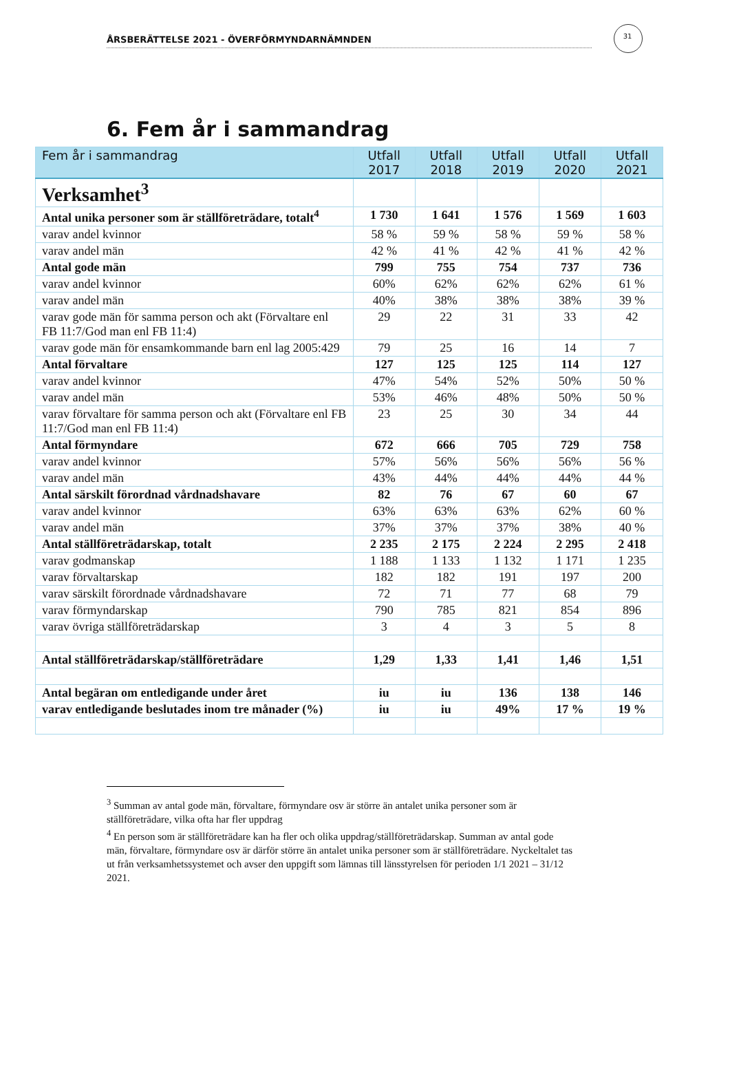31
ÅRSBERÄTTELSE 2021 - ÖVERFÖRMYNDARNÄMNDEN
6. Fem år i sammandrag
| Fem år i sammandrag | Utfall 2017 | Utfall 2018 | Utfall 2019 | Utfall 2020 | Utfall 2021 |
| --- | --- | --- | --- | --- | --- |
| Verksamhet<sup>3</sup> | | | | | |
| Antal unika personer som är ställföreträdare, totalt<sup>4</sup> | 1 730 | 1 641 | 1 576 | 1 569 | 1 603 |
| varav andel kvinnor | 58 % | 59 % | 58 % | 59 % | 58 % |
| varav andel män | 42 % | 41 % | 42 % | 41 % | 42 % |
| Antal gode män | 799 | 755 | 754 | 737 | 736 |
| varav andel kvinnor | 60% | 62% | 62% | 62% | 61 % |
| varav andel män | 40% | 38% | 38% | 38% | 39 % |
| varav gode män för samma person och akt (Förvaltare enl FB 11:7/God man enl FB 11:4) | 29 | 22 | 31 | 33 | 42 |
| varav gode män för ensamkommande barn enl lag 2005:429 | 79 | 25 | 16 | 14 | 7 |
| Antal förvaltare | 127 | 125 | 125 | 114 | 127 |
| varav andel kvinnor | 47% | 54% | 52% | 50% | 50 % |
| varav andel män | 53% | 46% | 48% | 50% | 50 % |
| varav förvaltare för samma person och akt (Förvaltare enl FB 11:7/God man enl FB 11:4) | 23 | 25 | 30 | 34 | 44 |
| Antal förmyndare | 672 | 666 | 705 | 729 | 758 |
| varav andel kvinnor | 57% | 56% | 56% | 56% | 56 % |
| varav andel män | 43% | 44% | 44% | 44% | 44 % |
| Antal särskilt förordnad vårdnadshavare | 82 | 76 | 67 | 60 | 67 |
| varav andel kvinnor | 63% | 63% | 63% | 62% | 60 % |
| varav andel män | 37% | 37% | 37% | 38% | 40 % |
| Antal ställföreträdarskap, totalt | 2 235 | 2 175 | 2 224 | 2 295 | 2 418 |
| varav godmanskap | 1 188 | 1 133 | 1 132 | 1 171 | 1 235 |
| varav förvaltarskap | 182 | 182 | 191 | 197 | 200 |
| varav särskilt förordnade vårdnadshavare | 72 | 71 | 77 | 68 | 79 |
| varav förmyndarskap | 790 | 785 | 821 | 854 | 896 |
| varav övriga ställföreträdarskap | 3 | 4 | 3 | 5 | 8 |
| Antal ställföreträdarskap/ställföreträdare | 1,29 | 1,33 | 1,41 | 1,46 | 1,51 |
| Antal begäran om entledigande under året | iu | iu | 136 | 138 | 146 |
| varav entledigande beslutades inom tre månader (%) | iu | iu | 49% | 17 % | 19 % |
<sup>3</sup> Summan av antal gode män, förvaltare, förmyndare osv är större än antalet unika personer som är ställföreträdare, vilka ofta har fler uppdrag
<sup>4</sup> En person som är ställföreträdare kan ha fler och olika uppdrag/ställföreträdarskap. Summan av antal gode män, förvaltare, förmyndare osv är därför större än antalet unika personer som är ställföreträdare. Nyckeltalet tas ut från verksamhetssystemet och avser den uppgift som lämnas till länsstyrelsen för perioden 1/1 2021 – 31/12 2021.